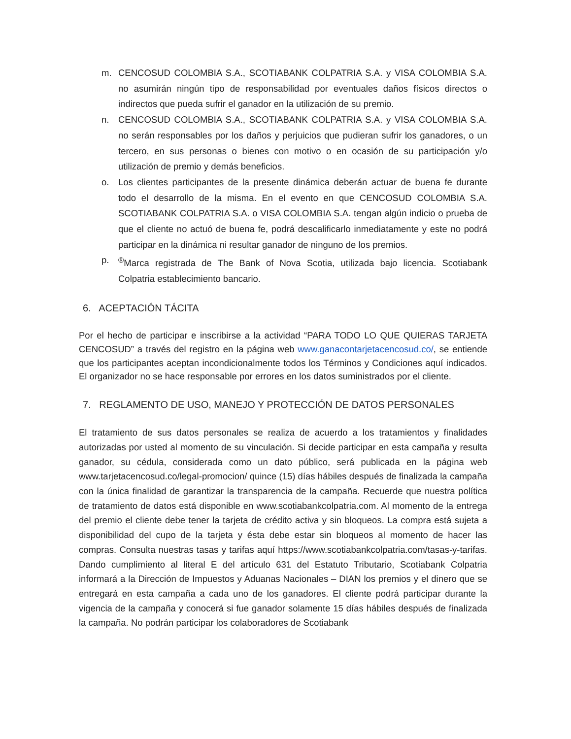m. CENCOSUD COLOMBIA S.A., SCOTIABANK COLPATRIA S.A. y VISA COLOMBIA S.A. no asumirán ningún tipo de responsabilidad por eventuales daños físicos directos o indirectos que pueda sufrir el ganador en la utilización de su premio.
n. CENCOSUD COLOMBIA S.A., SCOTIABANK COLPATRIA S.A. y VISA COLOMBIA S.A. no serán responsables por los daños y perjuicios que pudieran sufrir los ganadores, o un tercero, en sus personas o bienes con motivo o en ocasión de su participación y/o utilización de premio y demás beneficios.
o. Los clientes participantes de la presente dinámica deberán actuar de buena fe durante todo el desarrollo de la misma. En el evento en que CENCOSUD COLOMBIA S.A. SCOTIABANK COLPATRIA S.A. o VISA COLOMBIA S.A. tengan algún indicio o prueba de que el cliente no actuó de buena fe, podrá descalificarlo inmediatamente y este no podrá participar en la dinámica ni resultar ganador de ninguno de los premios.
p.<sup>®</sup>Marca registrada de The Bank of Nova Scotia, utilizada bajo licencia. Scotiabank Colpatria establecimiento bancario.
6. ACEPTACIÓN TÁCITA
Por el hecho de participar e inscribirse a la actividad “PARA TODO LO QUE QUIERAS TARJETA CENCOSUD” a través del registro en la página web www.ganacontarjetacencosud.co/, se entiende que los participantes aceptan incondicionalmente todos los Términos y Condiciones aquí indicados. El organizador no se hace responsable por errores en los datos suministrados por el cliente.
7. REGLAMENTO DE USO, MANEJO Y PROTECCIÓN DE DATOS PERSONALES
El tratamiento de sus datos personales se realiza de acuerdo a los tratamientos y finalidades autorizadas por usted al momento de su vinculación. Si decide participar en esta campaña y resulta ganador, su cédula, considerada como un dato público, será publicada en la página web www.tarjetacencosud.co/legal-promocion/ quince (15) días hábiles después de finalizada la campaña con la única finalidad de garantizar la transparencia de la campaña. Recuerde que nuestra política de tratamiento de datos está disponible en www.scotiabankcolpatria.com. Al momento de la entrega del premio el cliente debe tener la tarjeta de crédito activa y sin bloqueos. La compra está sujeta a disponibilidad del cupo de la tarjeta y ésta debe estar sin bloqueos al momento de hacer las compras. Consulta nuestras tasas y tarifas aquí https://www.scotiabankcolpatria.com/tasas-y-tarifas. Dando cumplimiento al literal E del artículo 631 del Estatuto Tributario, Scotiabank Colpatria informará a la Dirección de Impuestos y Aduanas Nacionales – DIAN los premios y el dinero que se entregará en esta campaña a cada uno de los ganadores. El cliente podrá participar durante la vigencia de la campaña y conocerá si fue ganador solamente 15 días hábiles después de finalizada la campaña. No podrán participar los colaboradores de Scotiabank